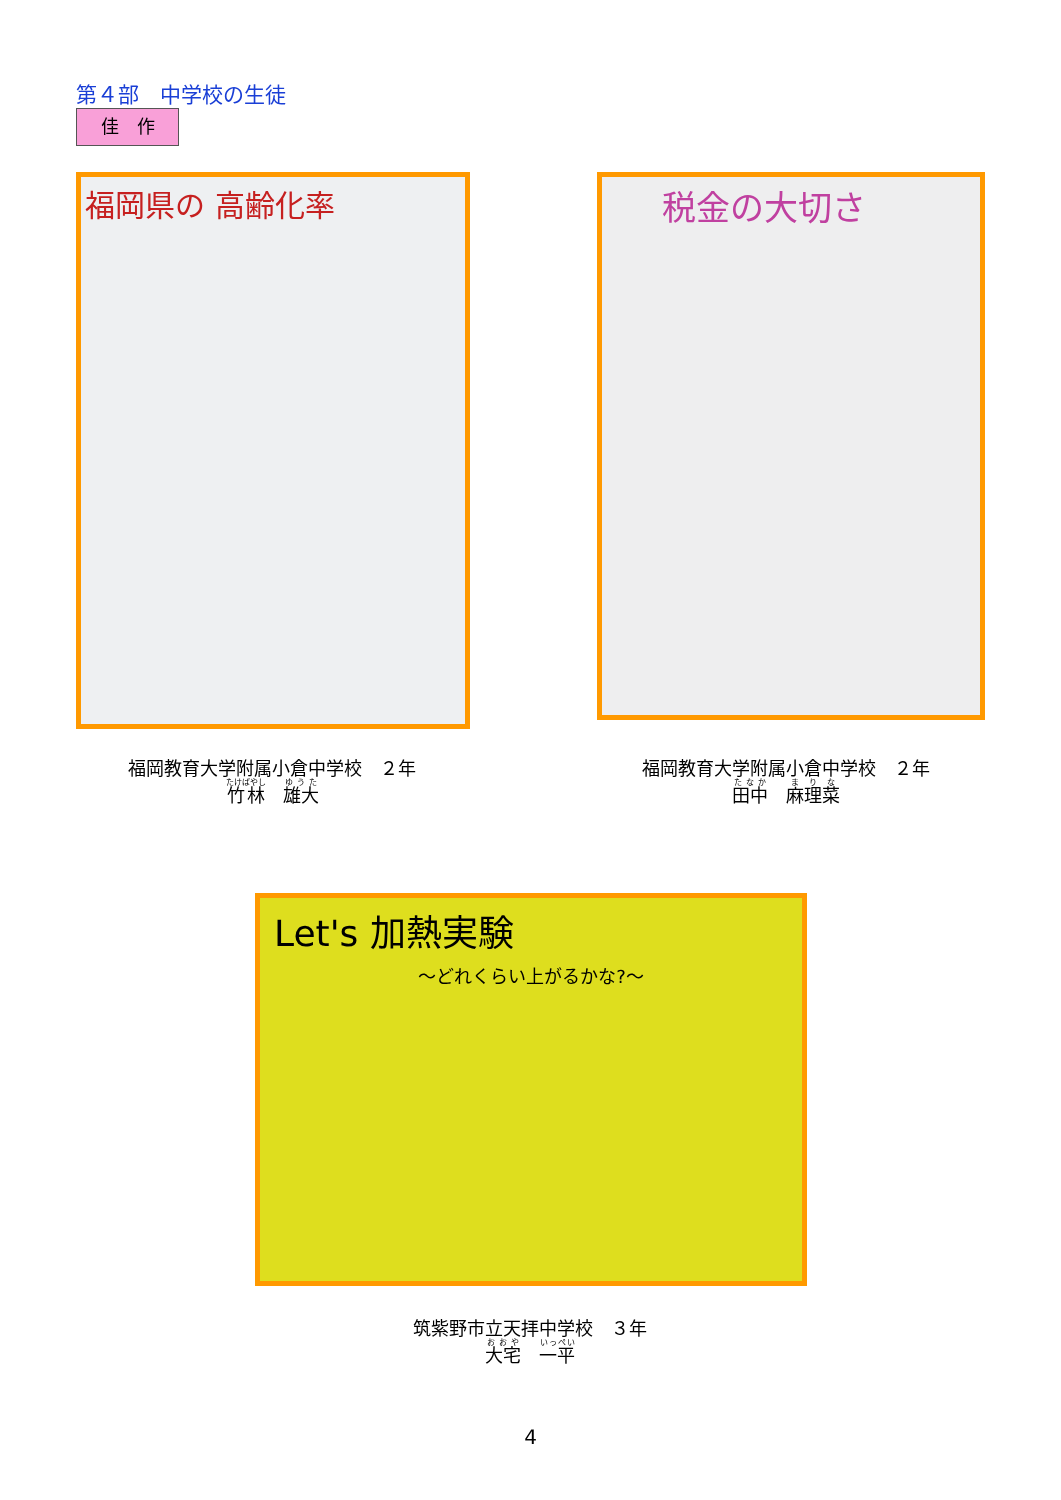第４部　中学校の生徒
佳　作
福岡県の 高齢化率 税金の大切さ
福岡教育大学附属小倉中学校　２年
竹林　雄大
福岡教育大学附属小倉中学校　２年
田中　麻理菜
Let's 加熱実験
〜どれくらい上がるかな?〜
筑紫野市立天拝中学校　３年
大宅　一平
4